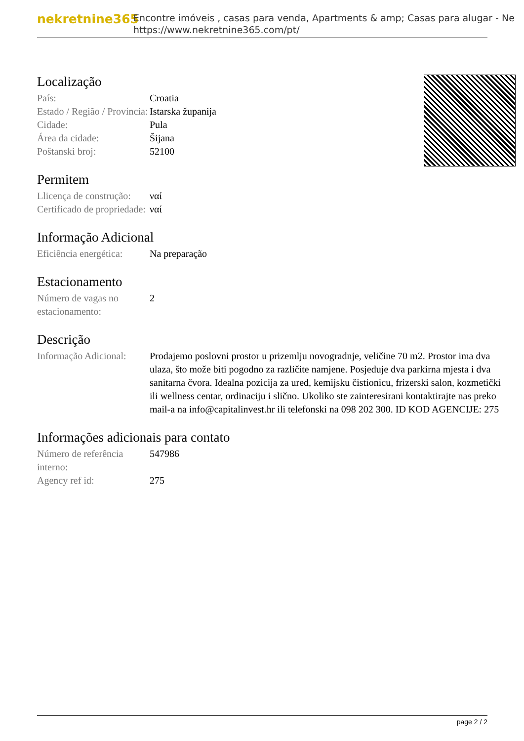nekretnine365
Encontre imóveis , casas para venda, Apartments & amp; Casas para alugar - Ne
https://www.nekretnine365.com/pt/
Localização
| País: | Croatia |
| Estado / Região / Província: | Istarska županija |
| Cidade: | Pula |
| Área da cidade: | Šijana |
| Poštanski broj: | 52100 |
Permitem
| Llicença de construção: | ναί |
| Certificado de propriedade: | ναί |
Informação Adicional
| Eficiência energética: | Na preparação |
Estacionamento
| Número de vagas no estacionamento: | 2 |
Descrição
| Informação Adicional: | Prodajemo poslovni prostor u prizemlju novogradnje, veličine 70 m2. Prostor ima dva ulaza, što može biti pogodno za različite namjene. Posjeduje dva parkirna mjesta i dva sanitarna čvora. Idealna pozicija za ured, kemijsku čistionicu, frizerski salon, kozmetički ili wellness centar, ordinaciju i slično. Ukoliko ste zainteresirani kontaktirajte nas preko mail-a na info@capitalinvest.hr ili telefonski na 098 202 300. ID KOD AGENCIJE: 275 |
Informações adicionais para contato
| Número de referência interno: | 547986 |
| Agency ref id: | 275 |
page 2 / 2